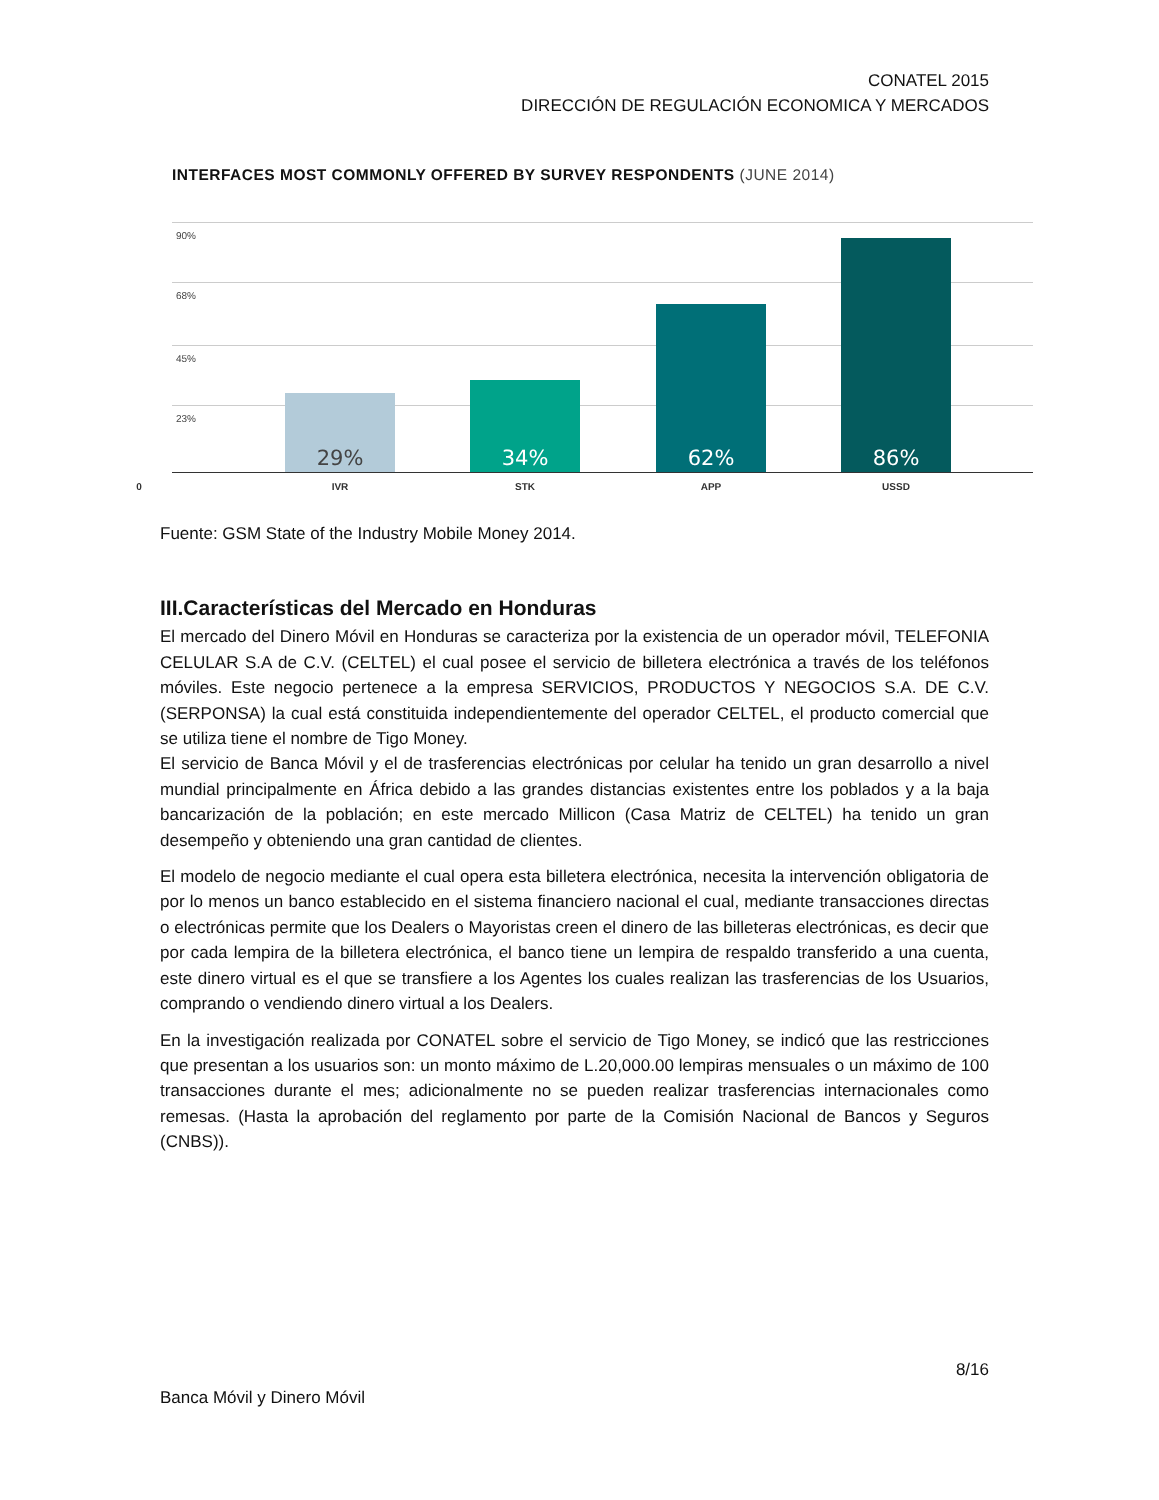CONATEL 2015
DIRECCIÓN DE REGULACIÓN ECONOMICA Y MERCADOS
INTERFACES MOST COMMONLY OFFERED BY SURVEY RESPONDENTS (JUNE 2014)
90%
68%
45%
23%
29% 34% 62% 86%
0 IVR STK APP USSD
Fuente: GSM State of the Industry Mobile Money 2014.
III.Características del Mercado en Honduras
El mercado del Dinero Móvil en Honduras se caracteriza por la existencia de un operador móvil, TELEFONIA CELULAR S.A de C.V. (CELTEL) el cual posee el servicio de billetera electrónica a través de los teléfonos móviles. Este negocio pertenece a la empresa SERVICIOS, PRODUCTOS Y NEGOCIOS S.A. DE C.V. (SERPONSA) la cual está constituida independientemente del operador CELTEL, el producto comercial que se utiliza tiene el nombre de Tigo Money.
El servicio de Banca Móvil y el de trasferencias electrónicas por celular ha tenido un gran desarrollo a nivel mundial principalmente en África debido a las grandes distancias existentes entre los poblados y a la baja bancarización de la población; en este mercado Millicon (Casa Matriz de CELTEL) ha tenido un gran desempeño y obteniendo una gran cantidad de clientes.
El modelo de negocio mediante el cual opera esta billetera electrónica, necesita la intervención obligatoria de por lo menos un banco establecido en el sistema financiero nacional el cual, mediante transacciones directas o electrónicas permite que los Dealers o Mayoristas creen el dinero de las billeteras electrónicas, es decir que por cada lempira de la billetera electrónica, el banco tiene un lempira de respaldo transferido a una cuenta, este dinero virtual es el que se transfiere a los Agentes los cuales realizan las trasferencias de los Usuarios, comprando o vendiendo dinero virtual a los Dealers.
En la investigación realizada por CONATEL sobre el servicio de Tigo Money, se indicó que las restricciones que presentan a los usuarios son: un monto máximo de L.20,000.00 lempiras mensuales o un máximo de 100 transacciones durante el mes; adicionalmente no se pueden realizar trasferencias internacionales como remesas. (Hasta la aprobación del reglamento por parte de la Comisión Nacional de Bancos y Seguros (CNBS)).
8/16
Banca Móvil y Dinero Móvil